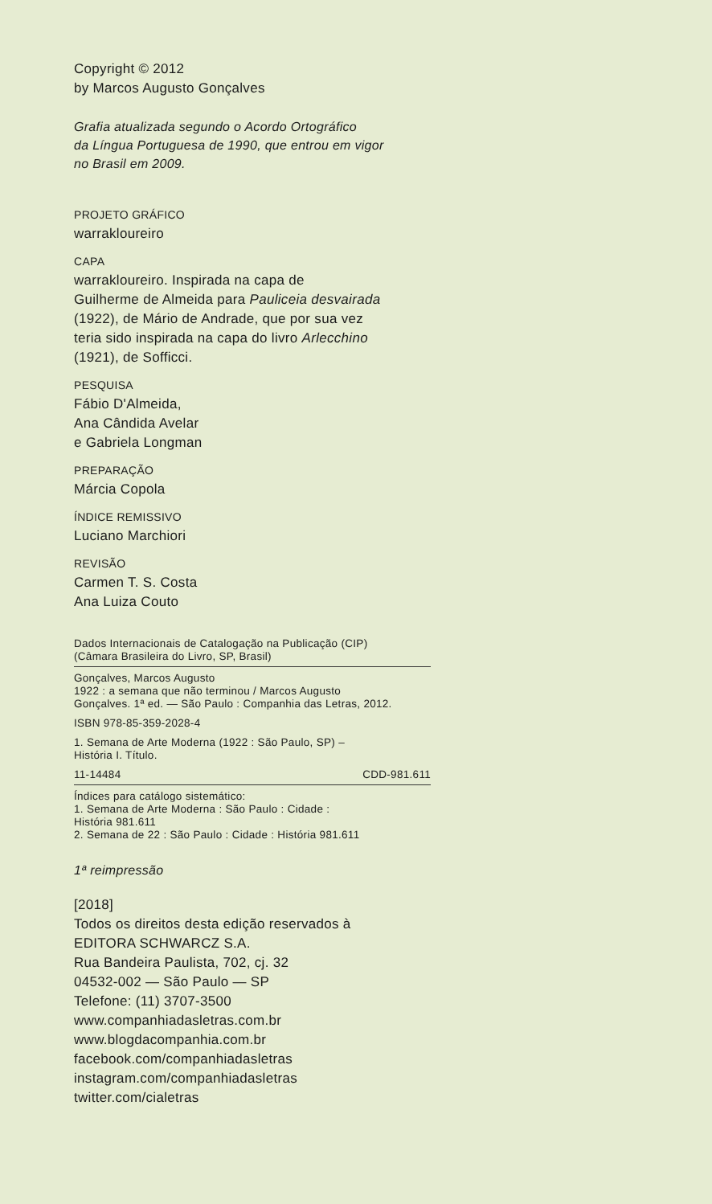Copyright © 2012
by Marcos Augusto Gonçalves
Grafia atualizada segundo o Acordo Ortográfico
da Língua Portuguesa de 1990, que entrou em vigor
no Brasil em 2009.
PROJETO GRÁFICO
warrakloureiro
CAPA
warrakloureiro. Inspirada na capa de
Guilherme de Almeida para Pauliceia desvairada
(1922), de Mário de Andrade, que por sua vez
teria sido inspirada na capa do livro Arlecchino
(1921), de Sofficci.
PESQUISA
Fábio D'Almeida,
Ana Cândida Avelar
e Gabriela Longman
PREPARAÇÃO
Márcia Copola
ÍNDICE REMISSIVO
Luciano Marchiori
REVISÃO
Carmen T. S. Costa
Ana Luiza Couto
Dados Internacionais de Catalogação na Publicação (CIP)
(Câmara Brasileira do Livro, SP, Brasil)
Gonçalves, Marcos Augusto
1922 : a semana que não terminou / Marcos Augusto
Gonçalves. 1ª ed. — São Paulo : Companhia das Letras, 2012.
ISBN 978-85-359-2028-4
1. Semana de Arte Moderna (1922 : São Paulo, SP) –
História I. Título.
11-14484 CDD-981.611
Índices para catálogo sistemático:
1. Semana de Arte Moderna : São Paulo : Cidade :
História 981.611
2. Semana de 22 : São Paulo : Cidade : História 981.611
1ª reimpressão
[2018]
Todos os direitos desta edição reservados à
EDITORA SCHWARCZ S.A.
Rua Bandeira Paulista, 702, cj. 32
04532-002 — São Paulo — SP
Telefone: (11) 3707-3500
www.companhiadasletras.com.br
www.blogdacompanhia.com.br
facebook.com/companhiadasletras
instagram.com/companhiadasletras
twitter.com/cialetras